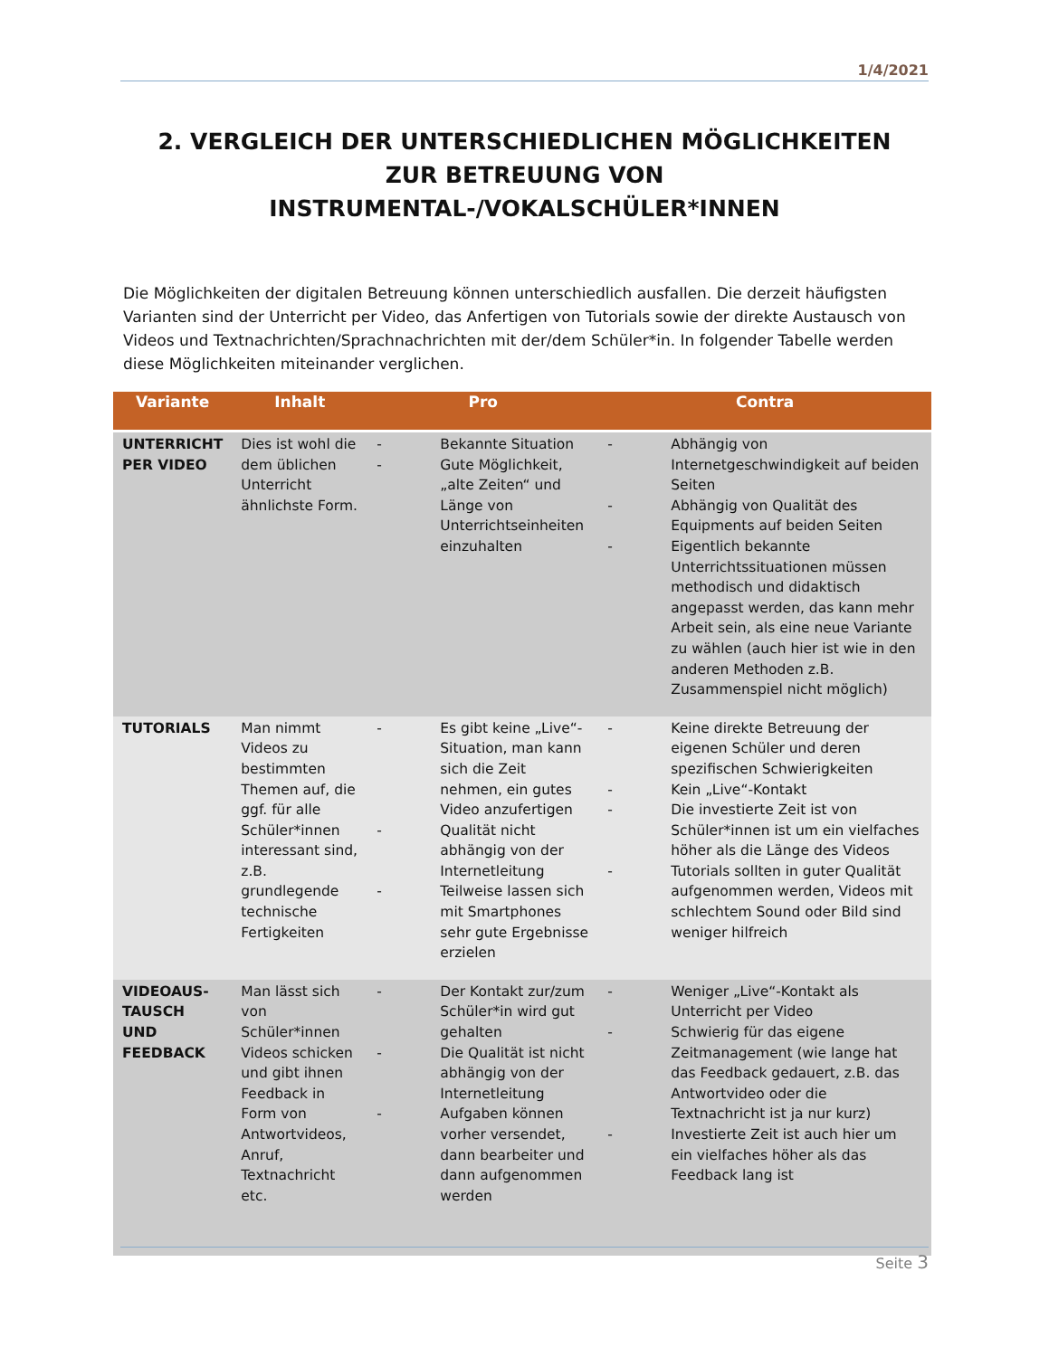1/4/2021
2. VERGLEICH DER UNTERSCHIEDLICHEN MÖGLICHKEITEN ZUR BETREUUNG VON INSTRUMENTAL-/VOKALSCHÜLER*INNEN
Die Möglichkeiten der digitalen Betreuung können unterschiedlich ausfallen. Die derzeit häufigsten Varianten sind der Unterricht per Video, das Anfertigen von Tutorials sowie der direkte Austausch von Videos und Textnachrichten/Sprachnachrichten mit der/dem Schüler*in. In folgender Tabelle werden diese Möglichkeiten miteinander verglichen.
| Variante | Inhalt | Pro | Contra |
| --- | --- | --- | --- |
| UNTERRICHT PER VIDEO | Dies ist wohl die dem üblichen Unterricht ähnlichste Form. | - Bekannte Situation - Gute Möglichkeit, „alte Zeiten“ und Länge von Unterrichtseinheiten einzuhalten | - Abhängig von Internetgeschwindigkeit auf beiden Seiten - Abhängig von Qualität des Equipments auf beiden Seiten - Eigentlich bekannte Unterrichtssituationen müssen methodisch und didaktisch angepasst werden, das kann mehr Arbeit sein, als eine neue Variante zu wählen (auch hier ist wie in den anderen Methoden z.B. Zusammenspiel nicht möglich) |
| TUTORIALS | Man nimmt Videos zu bestimmten Themen auf, die ggf. für alle Schüler*innen interessant sind, z.B. grundlegende technische Fertigkeiten | - Es gibt keine „Live“-Situation, man kann sich die Zeit nehmen, ein gutes Video anzufertigen - Qualität nicht abhängig von der Internetleitung - Teilweise lassen sich mit Smartphones sehr gute Ergebnisse erzielen | - Keine direkte Betreuung der eigenen Schüler und deren spezifischen Schwierigkeiten - Kein „Live“-Kontakt - Die investierte Zeit ist von Schüler*innen ist um ein vielfaches höher als die Länge des Videos - Tutorials sollten in guter Qualität aufgenommen werden, Videos mit schlechtem Sound oder Bild sind weniger hilfreich |
| VIDEOAUS-TAUSCH UND FEEDBACK | Man lässt sich von Schüler*innen Videos schicken und gibt ihnen Feedback in Form von Antwortvideos, Anruf, Textnachricht etc. | - Der Kontakt zur/zum Schüler*in wird gut gehalten - Die Qualität ist nicht abhängig von der Internetleitung - Aufgaben können vorher versendet, dann bearbeiter und dann aufgenommen werden | - Weniger „Live“-Kontakt als Unterricht per Video - Schwierig für das eigene Zeitmanagement (wie lange hat das Feedback gedauert, z.B. das Antwortvideo oder die Textnachricht ist ja nur kurz) - Investierte Zeit ist auch hier um ein vielfaches höher als das Feedback lang ist |
Seite 3